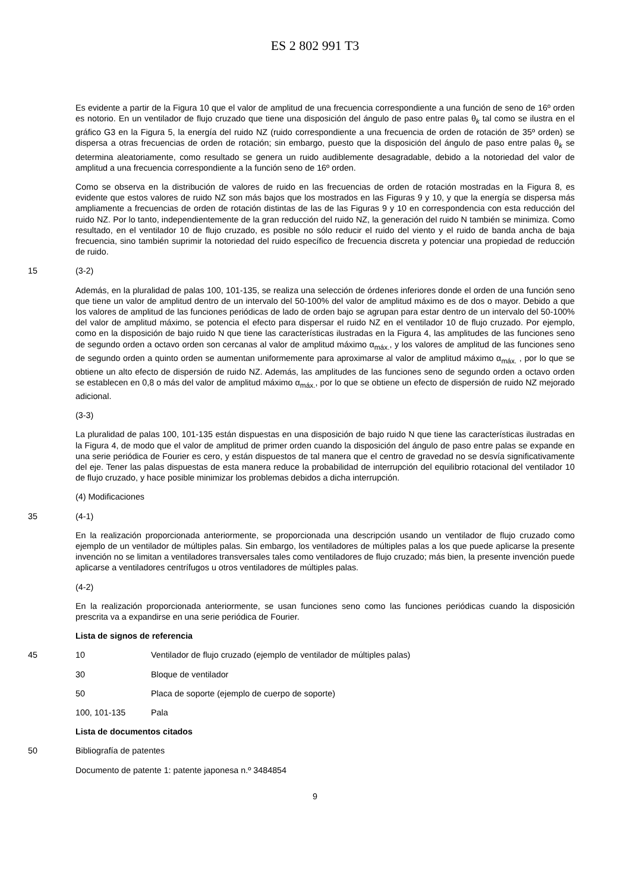ES 2 802 991 T3
Es evidente a partir de la Figura 10 que el valor de amplitud de una frecuencia correspondiente a una función de seno de 16º orden es notorio. En un ventilador de flujo cruzado que tiene una disposición del ángulo de paso entre palas θ<sub>k</sub> tal como se ilustra en el gráfico G3 en la Figura 5, la energía del ruido NZ (ruido correspondiente a una frecuencia de orden de rotación de 35º orden) se dispersa a otras frecuencias de orden de rotación; sin embargo, puesto que la disposición del ángulo de paso entre palas θ<sub>k</sub> se determina aleatoriamente, como resultado se genera un ruido audiblemente desagradable, debido a la notoriedad del valor de amplitud a una frecuencia correspondiente a la función seno de 16º orden.
Como se observa en la distribución de valores de ruido en las frecuencias de orden de rotación mostradas en la Figura 8, es evidente que estos valores de ruido NZ son más bajos que los mostrados en las Figuras 9 y 10, y que la energía se dispersa más ampliamente a frecuencias de orden de rotación distintas de las de las Figuras 9 y 10 en correspondencia con esta reducción del ruido NZ. Por lo tanto, independientemente de la gran reducción del ruido NZ, la generación del ruido N también se minimiza. Como resultado, en el ventilador 10 de flujo cruzado, es posible no sólo reducir el ruido del viento y el ruido de banda ancha de baja frecuencia, sino también suprimir la notoriedad del ruido específico de frecuencia discreta y potenciar una propiedad de reducción de ruido.
15 (3-2)
Además, en la pluralidad de palas 100, 101-135, se realiza una selección de órdenes inferiores donde el orden de una función seno que tiene un valor de amplitud dentro de un intervalo del 50-100% del valor de amplitud máximo es de dos o mayor. Debido a que los valores de amplitud de las funciones periódicas de lado de orden bajo se agrupan para estar dentro de un intervalo del 50-100% del valor de amplitud máximo, se potencia el efecto para dispersar el ruido NZ en el ventilador 10 de flujo cruzado. Por ejemplo, como en la disposición de bajo ruido N que tiene las características ilustradas en la Figura 4, las amplitudes de las funciones seno de segundo orden a octavo orden son cercanas al valor de amplitud máximo α<sub>máx.</sub>, y los valores de amplitud de las funciones seno de segundo orden a quinto orden se aumentan uniformemente para aproximarse al valor de amplitud máximo α<sub>máx.</sub> , por lo que se obtiene un alto efecto de dispersión de ruido NZ. Además, las amplitudes de las funciones seno de segundo orden a octavo orden se establecen en 0,8 o más del valor de amplitud máximo α<sub>máx.</sub>, por lo que se obtiene un efecto de dispersión de ruido NZ mejorado adicional.
(3-3)
La pluralidad de palas 100, 101-135 están dispuestas en una disposición de bajo ruido N que tiene las características ilustradas en la Figura 4, de modo que el valor de amplitud de primer orden cuando la disposición del ángulo de paso entre palas se expande en una serie periódica de Fourier es cero, y están dispuestos de tal manera que el centro de gravedad no se desvía significativamente del eje. Tener las palas dispuestas de esta manera reduce la probabilidad de interrupción del equilibrio rotacional del ventilador 10 de flujo cruzado, y hace posible minimizar los problemas debidos a dicha interrupción.
(4) Modificaciones
35 (4-1)
En la realización proporcionada anteriormente, se proporcionada una descripción usando un ventilador de flujo cruzado como ejemplo de un ventilador de múltiples palas. Sin embargo, los ventiladores de múltiples palas a los que puede aplicarse la presente invención no se limitan a ventiladores transversales tales como ventiladores de flujo cruzado; más bien, la presente invención puede aplicarse a ventiladores centrífugos u otros ventiladores de múltiples palas.
(4-2)
En la realización proporcionada anteriormente, se usan funciones seno como las funciones periódicas cuando la disposición prescrita va a expandirse en una serie periódica de Fourier.
Lista de signos de referencia
45 10 Ventilador de flujo cruzado (ejemplo de ventilador de múltiples palas)
30 Bloque de ventilador
50 Placa de soporte (ejemplo de cuerpo de soporte)
100, 101-135 Pala
Lista de documentos citados
50 Bibliografía de patentes
Documento de patente 1: patente japonesa n.º 3484854
9